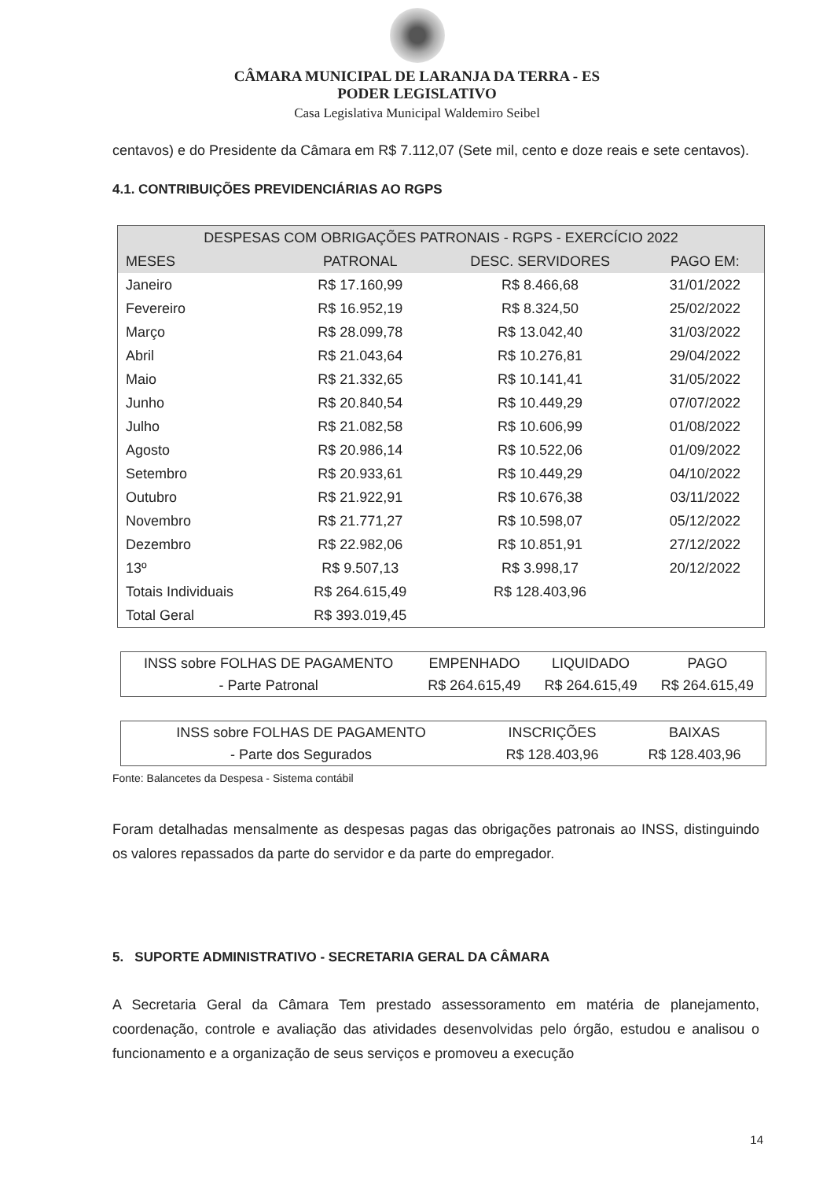CÂMARA MUNICIPAL DE LARANJA DA TERRA - ES
PODER LEGISLATIVO
Casa Legislativa Municipal Waldemiro Seibel
centavos) e do Presidente da Câmara em R$ 7.112,07 (Sete mil, cento e doze reais e sete centavos).
4.1. CONTRIBUIÇÕES PREVIDENCIÁRIAS AO RGPS
| DESPESAS COM OBRIGAÇÕES PATRONAIS - RGPS - EXERCÍCIO 2022 | | | |
| --- | --- | --- | --- |
| MESES | PATRONAL | DESC. SERVIDORES | PAGO EM: |
| Janeiro | R$ 17.160,99 | R$ 8.466,68 | 31/01/2022 |
| Fevereiro | R$ 16.952,19 | R$ 8.324,50 | 25/02/2022 |
| Março | R$ 28.099,78 | R$ 13.042,40 | 31/03/2022 |
| Abril | R$ 21.043,64 | R$ 10.276,81 | 29/04/2022 |
| Maio | R$ 21.332,65 | R$ 10.141,41 | 31/05/2022 |
| Junho | R$ 20.840,54 | R$ 10.449,29 | 07/07/2022 |
| Julho | R$ 21.082,58 | R$ 10.606,99 | 01/08/2022 |
| Agosto | R$ 20.986,14 | R$ 10.522,06 | 01/09/2022 |
| Setembro | R$ 20.933,61 | R$ 10.449,29 | 04/10/2022 |
| Outubro | R$ 21.922,91 | R$ 10.676,38 | 03/11/2022 |
| Novembro | R$ 21.771,27 | R$ 10.598,07 | 05/12/2022 |
| Dezembro | R$ 22.982,06 | R$ 10.851,91 | 27/12/2022 |
| 13º | R$ 9.507,13 | R$ 3.998,17 | 20/12/2022 |
| Totais Individuais | R$ 264.615,49 | R$ 128.403,96 | |
| Total Geral | R$ 393.019,45 | | |
| INSS sobre FOLHAS DE PAGAMENTO | EMPENHADO | LIQUIDADO | PAGO |
| - Parte Patronal | R$ 264.615,49 | R$ 264.615,49 | R$ 264.615,49 |
| INSS sobre FOLHAS DE PAGAMENTO | INSCRIÇÕES | BAIXAS |
| - Parte dos Segurados | R$ 128.403,96 | R$ 128.403,96 |
Fonte: Balancetes da Despesa - Sistema contábil
Foram detalhadas mensalmente as despesas pagas das obrigações patronais ao INSS, distinguindo os valores repassados da parte do servidor e da parte do empregador.
5. SUPORTE ADMINISTRATIVO - SECRETARIA GERAL DA CÂMARA
A Secretaria Geral da Câmara Tem prestado assessoramento em matéria de planejamento, coordenação, controle e avaliação das atividades desenvolvidas pelo órgão, estudou e analisou o funcionamento e a organização de seus serviços e promoveu a execução
14